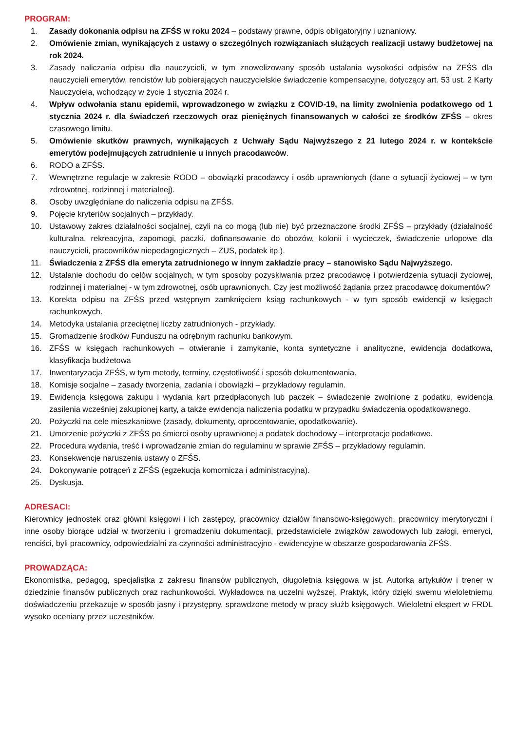PROGRAM:
1. Zasady dokonania odpisu na ZFŚS w roku 2024 – podstawy prawne, odpis obligatoryjny i uznaniowy.
2. Omówienie zmian, wynikających z ustawy o szczególnych rozwiązaniach służących realizacji ustawy budżetowej na rok 2024.
3. Zasady naliczania odpisu dla nauczycieli, w tym znowelizowany sposób ustalania wysokości odpisów na ZFŚS dla nauczycieli emerytów, rencistów lub pobierających nauczycielskie świadczenie kompensacyjne, dotyczący art. 53 ust. 2 Karty Nauczyciela, wchodzący w życie 1 stycznia 2024 r.
4. Wpływ odwołania stanu epidemii, wprowadzonego w związku z COVID-19, na limity zwolnienia podatkowego od 1 stycznia 2024 r. dla świadczeń rzeczowych oraz pieniężnych finansowanych w całości ze środków ZFŚS – okres czasowego limitu.
5. Omówienie skutków prawnych, wynikających z Uchwały Sądu Najwyższego z 21 lutego 2024 r. w kontekście emerytów podejmujących zatrudnienie u innych pracodawców.
6. RODO a ZFŚS.
7. Wewnętrzne regulacje w zakresie RODO – obowiązki pracodawcy i osób uprawnionych (dane o sytuacji życiowej – w tym zdrowotnej, rodzinnej i materialnej).
8. Osoby uwzględniane do naliczenia odpisu na ZFŚS.
9. Pojęcie kryteriów socjalnych – przykłady.
10. Ustawowy zakres działalności socjalnej, czyli na co mogą (lub nie) być przeznaczone środki ZFŚS – przykłady (działalność kulturalna, rekreacyjna, zapomogi, paczki, dofinansowanie do obozów, kolonii i wycieczek, świadczenie urlopowe dla nauczycieli, pracowników niepedagogicznych – ZUS, podatek itp.).
11. Świadczenia z ZFŚS dla emeryta zatrudnionego w innym zakładzie pracy – stanowisko Sądu Najwyższego.
12. Ustalanie dochodu do celów socjalnych, w tym sposoby pozyskiwania przez pracodawcę i potwierdzenia sytuacji życiowej, rodzinnej i materialnej - w tym zdrowotnej, osób uprawnionych. Czy jest możliwość żądania przez pracodawcę dokumentów?
13. Korekta odpisu na ZFŚS przed wstępnym zamknięciem ksiąg rachunkowych - w tym sposób ewidencji w księgach rachunkowych.
14. Metodyka ustalania przeciętnej liczby zatrudnionych - przykłady.
15. Gromadzenie środków Funduszu na odrębnym rachunku bankowym.
16. ZFŚS w księgach rachunkowych – otwieranie i zamykanie, konta syntetyczne i analityczne, ewidencja dodatkowa, klasyfikacja budżetowa
17. Inwentaryzacja ZFŚS, w tym metody, terminy, częstotliwość i sposób dokumentowania.
18. Komisje socjalne – zasady tworzenia, zadania i obowiązki – przykładowy regulamin.
19. Ewidencja księgowa zakupu i wydania kart przedpłaconych lub paczek – świadczenie zwolnione z podatku, ewidencja zasilenia wcześniej zakupionej karty, a także ewidencja naliczenia podatku w przypadku świadczenia opodatkowanego.
20. Pożyczki na cele mieszkaniowe (zasady, dokumenty, oprocentowanie, opodatkowanie).
21. Umorzenie pożyczki z ZFŚS po śmierci osoby uprawnionej a podatek dochodowy – interpretacje podatkowe.
22. Procedura wydania, treść i wprowadzanie zmian do regulaminu w sprawie ZFŚS – przykładowy regulamin.
23. Konsekwencje naruszenia ustawy o ZFŚS.
24. Dokonywanie potrąceń z ZFŚS (egzekucja komornicza i administracyjna).
25. Dyskusja.
ADRESACI:
Kierownicy jednostek oraz główni księgowi i ich zastępcy, pracownicy działów finansowo-księgowych, pracownicy merytoryczni i inne osoby biorące udział w tworzeniu i gromadzeniu dokumentacji, przedstawiciele związków zawodowych lub załogi, emeryci, renciści, byli pracownicy, odpowiedzialni za czynności administracyjno - ewidencyjne w obszarze gospodarowania ZFŚS.
PROWADZĄCA:
Ekonomistka, pedagog, specjalistka z zakresu finansów publicznych, długoletnia księgowa w jst. Autorka artykułów i trener w dziedzinie finansów publicznych oraz rachunkowości. Wykładowca na uczelni wyższej. Praktyk, który dzięki swemu wieloletniemu doświadczeniu przekazuje w sposób jasny i przystępny, sprawdzone metody w pracy służb księgowych. Wieloletni ekspert w FRDL wysoko oceniany przez uczestników.